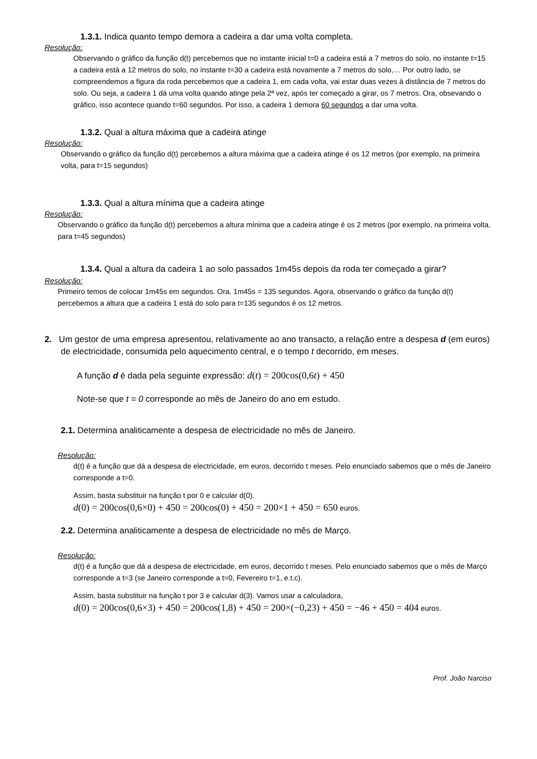1.3.1. Indica quanto tempo demora a cadeira a dar uma volta completa.
Resolução:
Observando o gráfico da função d(t) percebemos que no instante inicial t=0 a cadeira está a 7 metros do solo, no instante t=15 a cadeira está a 12 metros do solo, no instante t=30 a cadeira está novamente a 7 metros do solo,… Por outro lado, se compreendemos a figura da roda percebemos que a cadeira 1, em cada volta, vai estar duas vezes à distância de 7 metros do solo. Ou seja, a cadeira 1 dá uma volta quando atinge pela 2ª vez, após ter começado a girar, os 7 metros. Ora, obsevando o gráfico, isso acontece quando t=60 segundos. Por isso, a cadeira 1 demora 60 segundos a dar uma volta.
1.3.2. Qual a altura máxima que a cadeira atinge
Resolução:
Observando o gráfico da função d(t) percebemos a altura máxima que a cadeira atinge é os 12 metros (por exemplo, na primeira volta, para t=15 segundos)
1.3.3. Qual a altura mínima que a cadeira atinge
Resolução:
Observando o gráfico da função d(t) percebemos a altura mínima que a cadeira atinge é os 2 metros (por exemplo, na primeira volta, para t=45 segundos)
1.3.4. Qual a altura da cadeira 1 ao solo passados 1m45s depois da roda ter começado a girar?
Resolução:
Primeiro temos de colocar 1m45s em segundos. Ora, 1m45s = 135 segundos. Agora, observando o gráfico da função d(t) percebemos a altura que a cadeira 1 está do solo para t=135 segundos é os 12 metros.
2. Um gestor de uma empresa apresentou, relativamente ao ano transacto, a relação entre a despesa d (em euros) de electricidade, consumida pelo aquecimento central, e o tempo t decorrido, em meses.
A função d é dada pela seguinte expressão: d(t) = 200cos(0,6t) + 450
Note-se que t = 0 corresponde ao mês de Janeiro do ano em estudo.
2.1. Determina analiticamente a despesa de electricidade no mês de Janeiro.
Resolução:
d(t) é a função que dá a despesa de electricidade, em euros, decorrido t meses. Pelo enunciado sabemos que o mês de Janeiro corresponde a t=0.
Assim, basta substituir na função t por 0 e calcular d(0).
d(0) = 200cos(0,6×0) + 450 = 200cos(0) + 450 = 200×1 + 450 = 650 euros.
2.2. Determina analiticamente a despesa de electricidade no mês de Março.
Resolução:
d(t) é a função que dá a despesa de electricidade, em euros, decorrido t meses. Pelo enunciado sabemos que o mês de Março corresponde a t=3 (se Janeiro corresponde a t=0, Fevereiro t=1, e.t.c).
Assim, basta substituir na função t por 3 e calcular d(3). Vamos usar a calculadora,
d(0) = 200cos(0,6×3) + 450 = 200cos(1,8) + 450 = 200×(−0,23) + 450 = −46 + 450 = 404 euros.
Prof. João Narciso